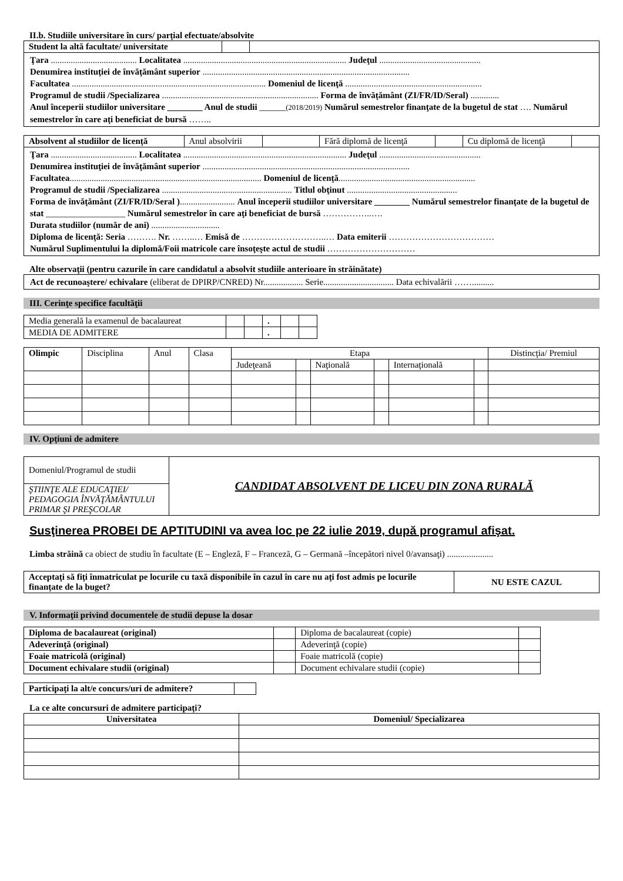II.b. Studiile universitare în curs/ parţial efectuate/absolvite
| Student la altă facultate/ universitate | | |
Ţara ....................................... Localitatea .......................................................................... Judeţul ..............................................
Denumirea instituţiei de învăţământ superior ..............................................................................................
Facultatea ........................................................................................ Domeniul de licenţă ..............................................................
Programul de studii /Specializarea ....................................................................... Forma de învăţământ (ZI/FR/ID/Seral) .............
Anul începerii studiilor universitare ________ Anul de studii ______(2018/2019) Numărul semestrelor finanţate de la bugetul de stat …. Numărul semestrelor în care aţi beneficiat de bursă ……..
| Absolvent al studiilor de licenţă | Anul absolvirii | | Fără diplomă de licenţă | | Cu diplomă de licenţă | |
Ţara ....................................... Localitatea .......................................................................... Judeţul ..............................................
Denumirea instituţiei de învăţământ superior ..............................................................................................
Facultatea....................................................................................... Domeniul de licenţă..............................................................
Programul de studii /Specializarea ........................................................... Titlul obţinut ..................................................
Forma de învăţământ (ZI/FR/ID/Seral )......................... Anul începerii studiilor universitare ________ Numărul semestrelor finanţate de la bugetul de stat __________________ Numărul semestrelor în care aţi beneficiat de bursă ……………..….
Durata studiilor (număr de ani) ...............................
Diploma de licenţă: Seria ………. Nr. ……..… Emisă de ………………………..… Data emiterii ………………………………
Numărul Suplimentului la diplomă/Foii matricole care însoţeşte actul de studii …………………………
Alte observaţii (pentru cazurile în care candidatul a absolvit studiile anterioare în străinătate)
Act de recunoaştere/ echivalare (eliberat de DPIRP/CNRED) Nr.................. Serie................................ Data echivalării ……..........
III. Cerinţe specifice facultăţii
| Media generală la examenul de bacalaureat | | | . | | |
| MEDIA DE ADMITERE | | | . | | |
| Olimpic | Disciplina | Anul | Clasa | Etapa | | | | | | Distincţia/ Premiul |
| | | | | Judeţeană | | Naţională | | Internaţională | | |
IV. Opţiuni de admitere
| Domeniul/Programul de studii | CANDIDAT ABSOLVENT DE LICEU DIN ZONA RURALĂ |
| ŞTIINŢE ALE EDUCAŢIEI/ PEDAGOGIA ÎNVĂŢĂMÂNTULUI PRIMAR ŞI PREŞCOLAR | |
Susţinerea PROBEI DE APTITUDINI va avea loc pe 22 iulie 2019, după programul afişat.
Limba străină ca obiect de studiu în facultate (E – Engleză, F – Franceză, G – Germană –începători nivel 0/avansaţi) .....................
| Acceptaţi să fiţi înmatriculat pe locurile cu taxă disponibile în cazul în care nu aţi fost admis pe locurile finanţate de la buget? | NU ESTE CAZUL |
V. Informaţii privind documentele de studii depuse la dosar
| Diploma de bacalaureat (original) | | Diploma de bacalaureat (copie) | |
| Adeverinţă (original) | | Adeverinţă (copie) | |
| Foaie matricolă (original) | | Foaie matricolă (copie) | |
| Document echivalare studii (original) | | Document echivalare studii (copie) | |
| Participaţi la alt/e concurs/uri de admitere? | |
La ce alte concursuri de admitere participaţi?
| Universitatea | Domeniul/ Specializarea |
| --- | --- |